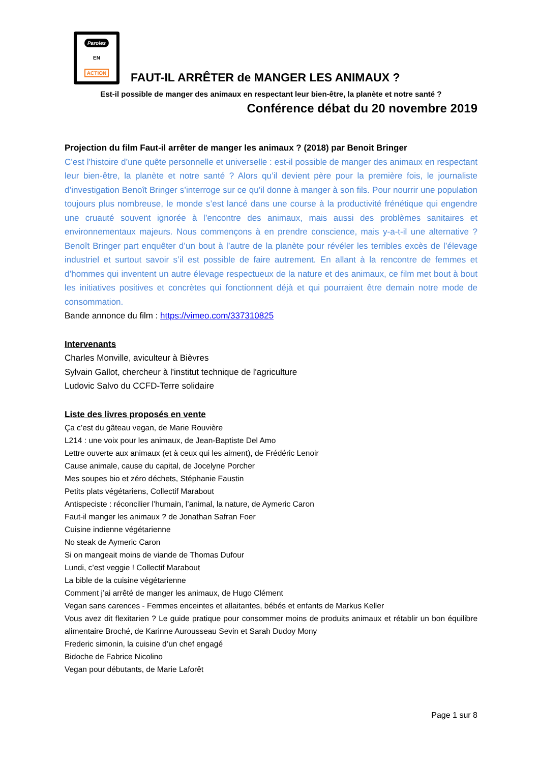Paroles
EN
ACTION
FAUT-IL ARRÊTER de MANGER LES ANIMAUX ?
Est-il possible de manger des animaux en respectant leur bien-être, la planète et notre santé ?
Conférence débat du 20 novembre 2019
Projection du film Faut-il arrêter de manger les animaux ? (2018) par Benoit Bringer
C’est l’histoire d’une quête personnelle et universelle : est-il possible de manger des animaux en respectant leur bien-être, la planète et notre santé ? Alors qu’il devient père pour la première fois, le journaliste d’investigation Benoît Bringer s’interroge sur ce qu’il donne à manger à son fils. Pour nourrir une population toujours plus nombreuse, le monde s’est lancé dans une course à la productivité frénétique qui engendre une cruauté souvent ignorée à l’encontre des animaux, mais aussi des problèmes sanitaires et environnementaux majeurs. Nous commençons à en prendre conscience, mais y-a-t-il une alternative ? Benoît Bringer part enquêter d’un bout à l’autre de la planète pour révéler les terribles excès de l’élevage industriel et surtout savoir s’il est possible de faire autrement. En allant à la rencontre de femmes et d’hommes qui inventent un autre élevage respectueux de la nature et des animaux, ce film met bout à bout les initiatives positives et concrètes qui fonctionnent déjà et qui pourraient être demain notre mode de consommation.
Bande annonce du film : https://vimeo.com/337310825
Intervenants
Charles Monville, aviculteur à Bièvres
Sylvain Gallot, chercheur à l'institut technique de l'agriculture
Ludovic Salvo du CCFD-Terre solidaire
Liste des livres proposés en vente
Ça c’est du gâteau vegan, de Marie Rouvière
L214 : une voix pour les animaux, de Jean-Baptiste Del Amo
Lettre ouverte aux animaux (et à ceux qui les aiment), de Frédéric Lenoir
Cause animale, cause du capital, de Jocelyne Porcher
Mes soupes bio et zéro déchets, Stéphanie Faustin
Petits plats végétariens, Collectif Marabout
Antispeciste : réconcilier l’humain, l’animal, la nature, de Aymeric Caron
Faut-il manger les animaux ? de Jonathan Safran Foer
Cuisine indienne végétarienne
No steak de Aymeric Caron
Si on mangeait moins de viande de Thomas Dufour
Lundi, c’est veggie ! Collectif Marabout
La bible de la cuisine végétarienne
Comment j’ai arrêté de manger les animaux, de Hugo Clément
Vegan sans carences - Femmes enceintes et allaitantes, bébés et enfants de Markus Keller
Vous avez dit flexitarien ? Le guide pratique pour consommer moins de produits animaux et rétablir un bon équilibre alimentaire Broché, de Karinne Aurousseau Sevin et Sarah Dudoy Mony
Frederic simonin, la cuisine d’un chef engagé
Bidoche de Fabrice Nicolino
Vegan pour débutants, de Marie Laforêt
Page 1 sur 8